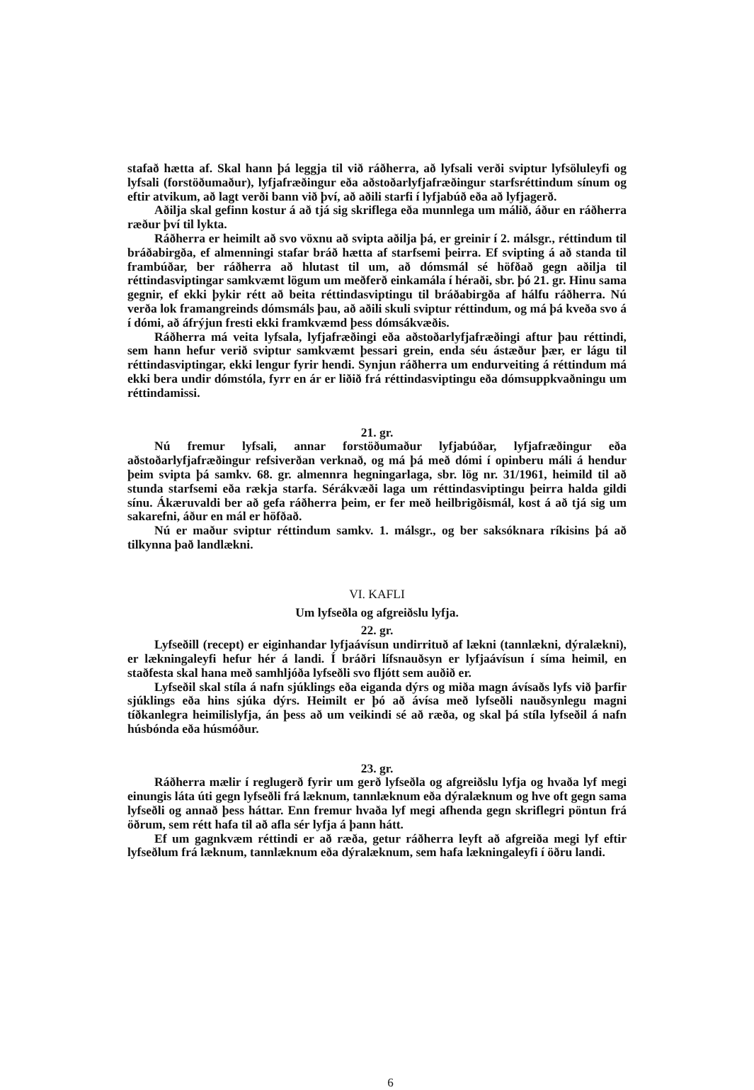stafað hætta af. Skal hann þá leggja til við ráðherra, að lyfsali verði sviptur lyfsöluleyfi og lyfsali (forstöðumaður), lyfjafræðingur eða aðstoðarlyfjafræðingur starfsréttindum sínum og eftir atvikum, að lagt verði bann við því, að aðili starfi í lyfjabúð eða að lyfjagerð.
Aðilja skal gefinn kostur á að tjá sig skriflega eða munnlega um málið, áður en ráðherra ræður því til lykta.
Ráðherra er heimilt að svo vöxnu að svipta aðilja þá, er greinir í 2. málsgr., réttindum til bráðabirgða, ef almenningi stafar bráð hætta af starfsemi þeirra. Ef svipting á að standa til frambúðar, ber ráðherra að hlutast til um, að dómsmál sé höfðað gegn aðilja til réttindasviptingar samkvæmt lögum um meðferð einkamála í héraði, sbr. þó 21. gr. Hinu sama gegnir, ef ekki þykir rétt að beita réttindasviptingu til bráðabirgða af hálfu ráðherra. Nú verða lok framangreinds dómsmáls þau, að aðili skuli sviptur réttindum, og má þá kveða svo á í dómi, að áfrýjun fresti ekki framkvæmd þess dómsákvæðis.
Ráðherra má veita lyfsala, lyfjafræðingi eða aðstoðarlyfjafræðingi aftur þau réttindi, sem hann hefur verið sviptur samkvæmt þessari grein, enda séu ástæður þær, er lágu til réttindasviptingar, ekki lengur fyrir hendi. Synjun ráðherra um endurveiting á réttindum má ekki bera undir dómstóla, fyrr en ár er liðið frá réttindasviptingu eða dómsuppkvaðningu um réttindamissi.
21. gr.
Nú fremur lyfsali, annar forstöðumaður lyfjabúðar, lyfjafræðingur eða aðstoðarlyfjafræðingur refsiverðan verknað, og má þá með dómi í opinberu máli á hendur þeim svipta þá samkv. 68. gr. almennra hegningarlaga, sbr. lög nr. 31/1961, heimild til að stunda starfsemi eða rækja starfa. Sérákvæði laga um réttindasviptingu þeirra halda gildi sínu. Ákæruvaldi ber að gefa ráðherra þeim, er fer með heilbrigðismál, kost á að tjá sig um sakarefni, áður en mál er höfðað.
Nú er maður sviptur réttindum samkv. 1. málsgr., og ber saksóknara ríkisins þá að tilkynna það landlækni.
VI. KAFLI
Um lyfseðla og afgreiðslu lyfja.
22. gr.
Lyfseðill (recept) er eiginhandar lyfjaávísun undirrituð af lækni (tannlækni, dýralækni), er lækningaleyfi hefur hér á landi. Í bráðri lífsnauðsyn er lyfjaávísun í síma heimil, en staðfesta skal hana með samhljóða lyfseðli svo fljótt sem auðið er.
Lyfseðil skal stíla á nafn sjúklings eða eiganda dýrs og miða magn ávísaðs lyfs við þarfir sjúklings eða hins sjúka dýrs. Heimilt er þó að ávísa með lyfseðli nauðsynlegu magni tíðkanlegra heimilislyfja, án þess að um veikindi sé að ræða, og skal þá stíla lyfseðil á nafn húsbónda eða húsmóður.
23. gr.
Ráðherra mælir í reglugerð fyrir um gerð lyfseðla og afgreiðslu lyfja og hvaða lyf megi einungis láta úti gegn lyfseðli frá læknum, tannlæknum eða dýralæknum og hve oft gegn sama lyfseðli og annað þess háttar. Enn fremur hvaða lyf megi afhenda gegn skriflegri pöntun frá öðrum, sem rétt hafa til að afla sér lyfja á þann hátt.
Ef um gagnkvæm réttindi er að ræða, getur ráðherra leyft að afgreiða megi lyf eftir lyfseðlum frá læknum, tannlæknum eða dýralæknum, sem hafa lækningaleyfi í öðru landi.
6